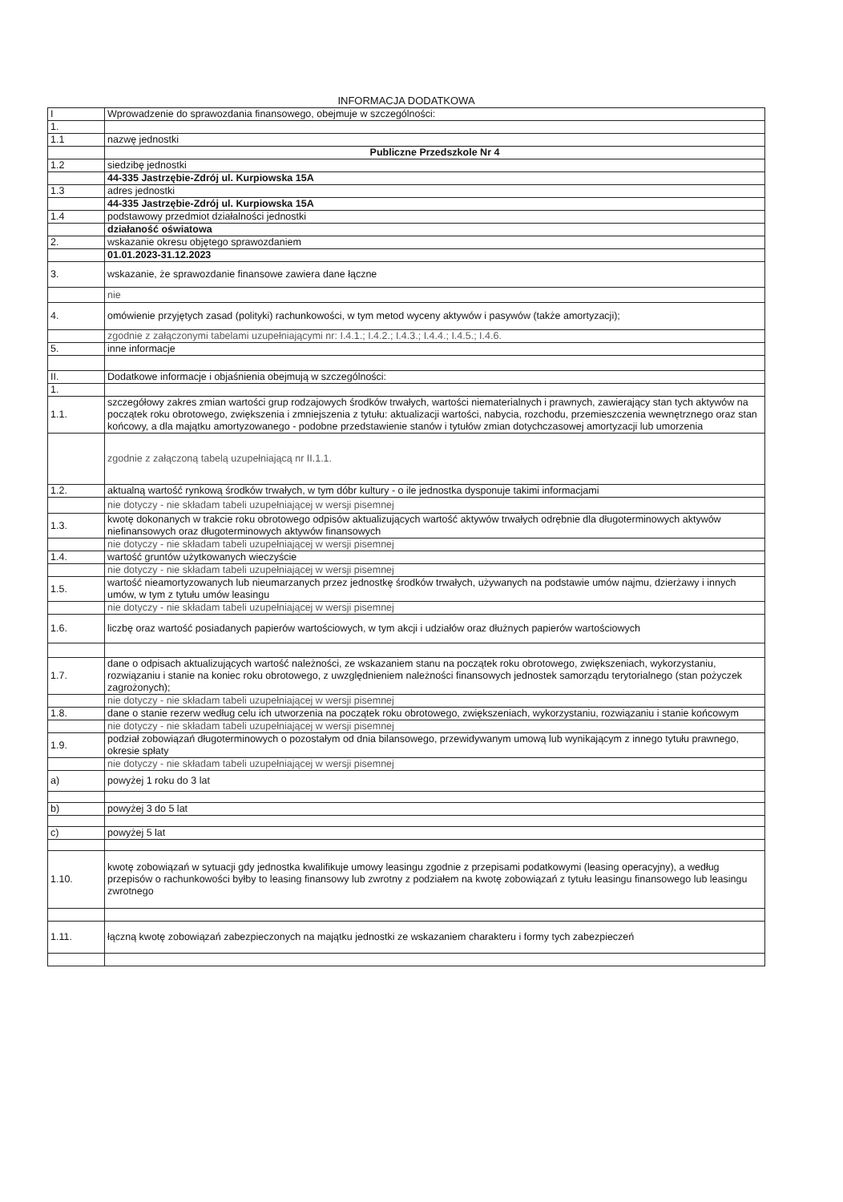INFORMACJA DODATKOWA
| I | Wprowadzenie do sprawozdania finansowego, obejmuje w szczególności: |
| 1. | |
| 1.1 | nazwę jednostki |
| | Publiczne Przedszkole Nr 4 |
| 1.2 | siedzibę jednostki |
| | 44-335 Jastrzębie-Zdrój ul. Kurpiowska 15A |
| 1.3 | adres jednostki |
| | 44-335 Jastrzębie-Zdrój ul. Kurpiowska 15A |
| 1.4 | podstawowy przedmiot działalności jednostki |
| | działaność oświatowa |
| 2. | wskazanie okresu objętego sprawozdaniem |
| | 01.01.2023-31.12.2023 |
| 3. | wskazanie, że sprawozdanie finansowe zawiera dane łączne |
| | nie |
| 4. | omówienie przyjętych zasad (polityki) rachunkowości, w tym metod wyceny aktywów i pasywów (także amortyzacji); |
| | zgodnie z załączonymi tabelami uzupełniającymi nr: I.4.1.; I.4.2.; I.4.3.; I.4.4.; I.4.5.; I.4.6. |
| 5. | inne informacje |
| II. | Dodatkowe informacje i objaśnienia obejmują w szczególności: |
| 1. | |
| 1.1. | szczegółowy zakres zmian wartości grup rodzajowych środków trwałych, wartości niematerialnych i prawnych, zawierający stan tych aktywów na początek roku obrotowego, zwiększenia i zmniejszenia z tytułu: aktualizacji wartości, nabycia, rozchodu, przemieszczenia wewnętrznego oraz stan końcowy, a dla majątku amortyzowanego - podobne przedstawienie stanów i tytułów zmian dotychczasowej amortyzacji lub umorzenia |
| | zgodnie z załączoną tabelą uzupełniającą nr II.1.1. |
| 1.2. | aktualną wartość rynkową środków trwałych, w tym dóbr kultury - o ile jednostka dysponuje takimi informacjami |
| | nie dotyczy - nie składam tabeli uzupełniającej w wersji pisemnej |
| 1.3. | kwotę dokonanych w trakcie roku obrotowego odpisów aktualizujących wartość aktywów trwałych odrębnie dla długoterminowych aktywów niefinansowych oraz długoterminowych aktywów finansowych |
| | nie dotyczy - nie składam tabeli uzupełniającej w wersji pisemnej |
| 1.4. | wartość gruntów użytkowanych wieczyście |
| | nie dotyczy - nie składam tabeli uzupełniającej w wersji pisemnej |
| 1.5. | wartość nieamortyzowanych lub nieumarzanych przez jednostkę środków trwałych, używanych na podstawie umów najmu, dzierżawy i innych umów, w tym z tytułu umów leasingu |
| | nie dotyczy - nie składam tabeli uzupełniającej w wersji pisemnej |
| 1.6. | liczbę oraz wartość posiadanych papierów wartościowych, w tym akcji i udziałów oraz dłużnych papierów wartościowych |
| 1.7. | dane o odpisach aktualizujących wartość należności, ze wskazaniem stanu na początek roku obrotowego, zwiększeniach, wykorzystaniu, rozwiązaniu i stanie na koniec roku obrotowego, z uwzględnieniem należności finansowych jednostek samorządu terytorialnego (stan pożyczek zagrożonych); |
| | nie dotyczy - nie składam tabeli uzupełniającej w wersji pisemnej |
| 1.8. | dane o stanie rezerw według celu ich utworzenia na początek roku obrotowego, zwiększeniach, wykorzystaniu, rozwiązaniu i stanie końcowym |
| | nie dotyczy - nie składam tabeli uzupełniającej w wersji pisemnej |
| 1.9. | podział zobowiązań długoterminowych o pozostałym od dnia bilansowego, przewidywanym umową lub wynikającym z innego tytułu prawnego, okresie spłaty |
| | nie dotyczy - nie składam tabeli uzupełniającej w wersji pisemnej |
| a) | powyżej 1 roku do 3 lat |
| b) | powyżej 3 do 5 lat |
| c) | powyżej 5 lat |
| 1.10. | kwotę zobowiązań w sytuacji gdy jednostka kwalifikuje umowy leasingu zgodnie z przepisami podatkowymi (leasing operacyjny), a według przepisów o rachunkowości byłby to leasing finansowy lub zwrotny z podziałem na kwotę zobowiązań z tytułu leasingu finansowego lub leasingu zwrotnego |
| 1.11. | łączną kwotę zobowiązań zabezpieczonych na majątku jednostki ze wskazaniem charakteru i formy tych zabezpieczeń |